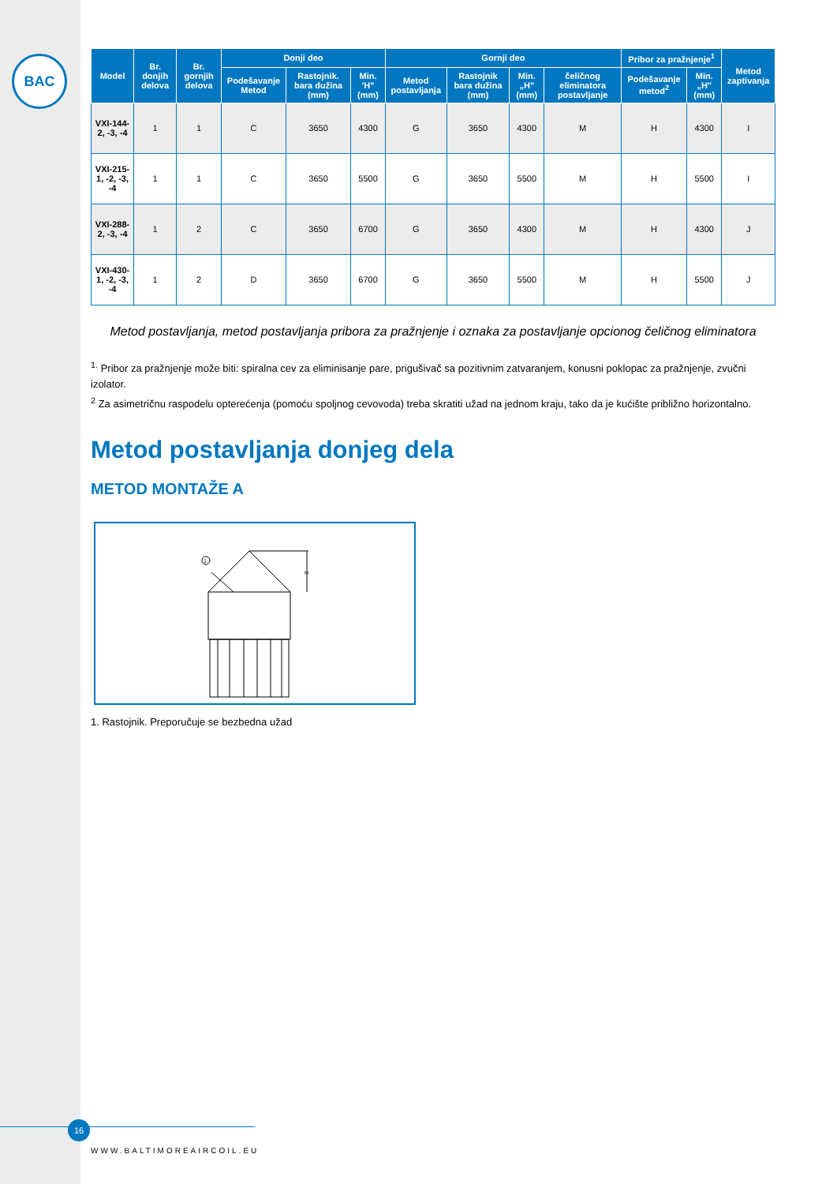BAC
| Model | Br. donjih delova | Br. gornjih delova | Donji deo | | | Gornji deo | | | | Pribor za pražnjenje<sup>1</sup> | | Metod zaptivanja |
| --- | --- | --- | --- | --- | --- | --- | --- | --- | --- | --- | --- | --- |
| | | | Podešavanje Metod | Rastojnik. bara dužina (mm) | Min. 'H" (mm) | Metod postavljanja | Rastojnik bara dužina (mm) | Min. „H" (mm) | čeličnog eliminatora postavljanje | Podešavanje metod<sup>2</sup> | Min. „H" (mm) | |
| VXI-144-2, -3, -4 | 1 | 1 | C | 3650 | 4300 | G | 3650 | 4300 | M | H | 4300 | I |
| VXI-215-1, -2, -3, -4 | 1 | 1 | C | 3650 | 5500 | G | 3650 | 5500 | M | H | 5500 | I |
| VXI-288-2, -3, -4 | 1 | 2 | C | 3650 | 6700 | G | 3650 | 4300 | M | H | 4300 | J |
| VXI-430-1, -2, -3, -4 | 1 | 2 | D | 3650 | 6700 | G | 3650 | 5500 | M | H | 5500 | J |
Metod postavljanja, metod postavljanja pribora za pražnjenje i oznaka za postavljanje opcionog čeličnog eliminatora
<sup>1.</sup> Pribor za pražnjenje može biti: spiralna cev za eliminisanje pare, prigušivač sa pozitivnim zatvaranjem, konusni poklopac za pražnjenje, zvučni izolator.
<sup>2</sup> Za asimetričnu raspodelu opterećenja (pomoću spoljnog cevovoda) treba skratiti užad na jednom kraju, tako da je kućište približno horizontalno.
Metod postavljanja donjeg dela
METOD MONTAŽE A
1
H
1. Rastojnik. Preporučuje se bezbedna užad
16
WWW.BALTIMOREAIRCOIL.EU